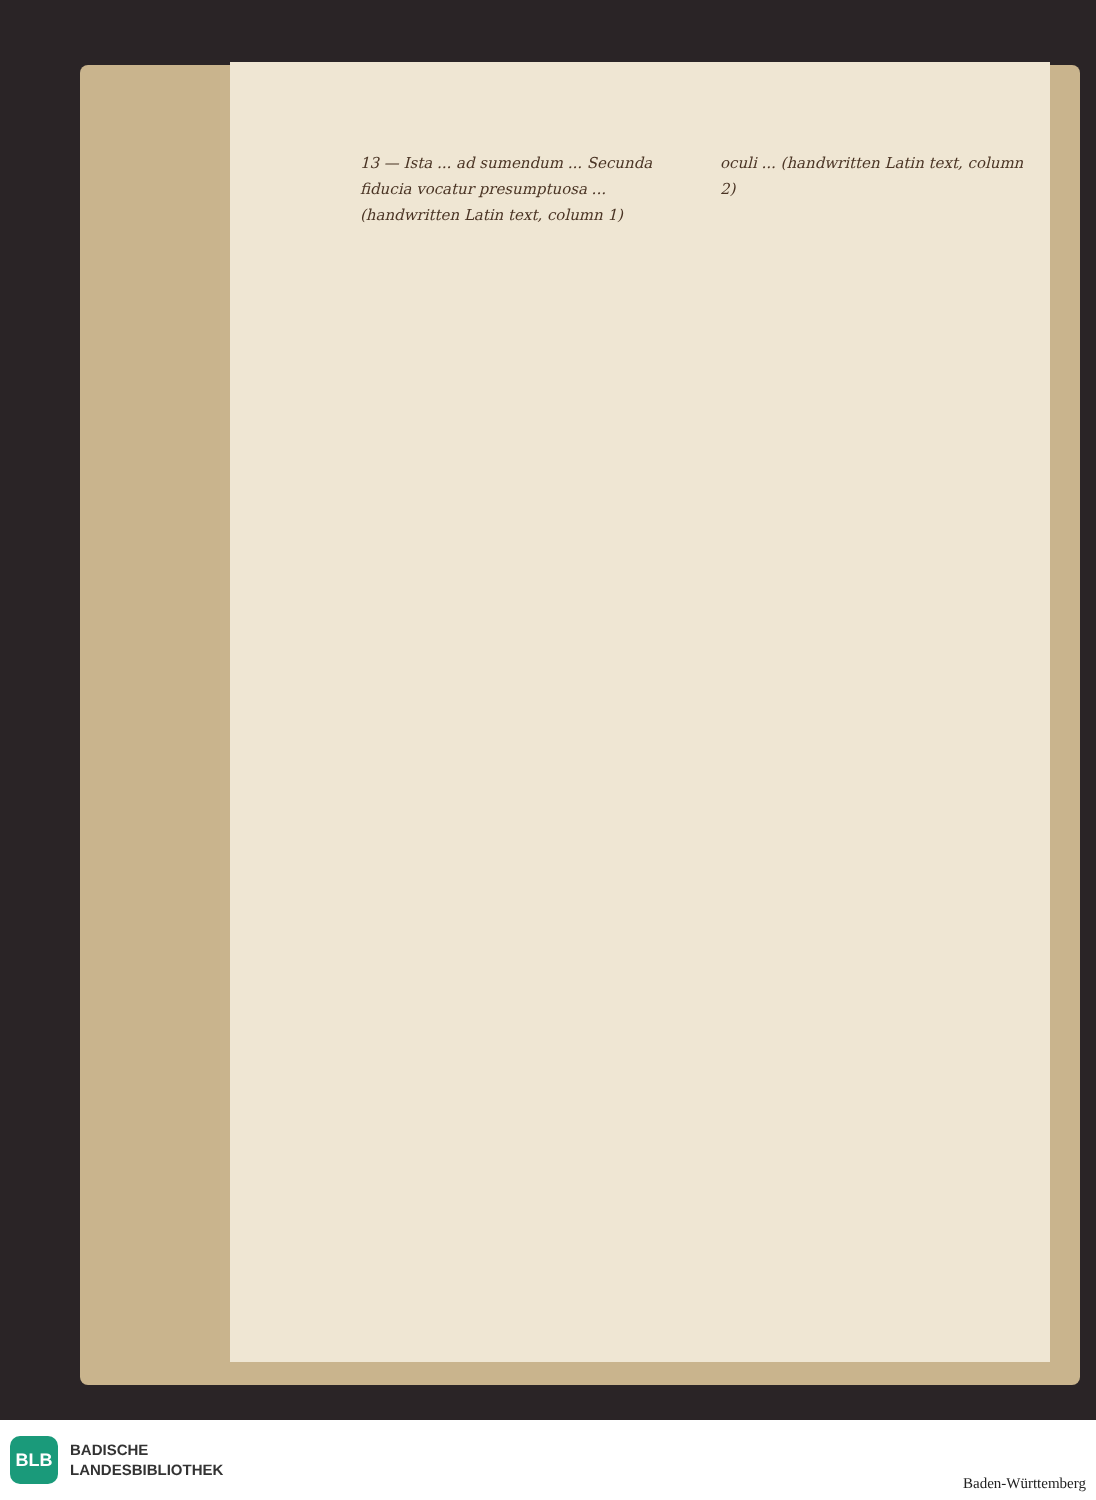13 — Ista ... ad sumendum ... Secunda fiducia vocatur presumptuosa ... (handwritten Latin text, column 1)
oculi ... (handwritten Latin text, column 2)
BLB
BADISCHE
LANDESBIBLIOTHEK
Baden-Württemberg